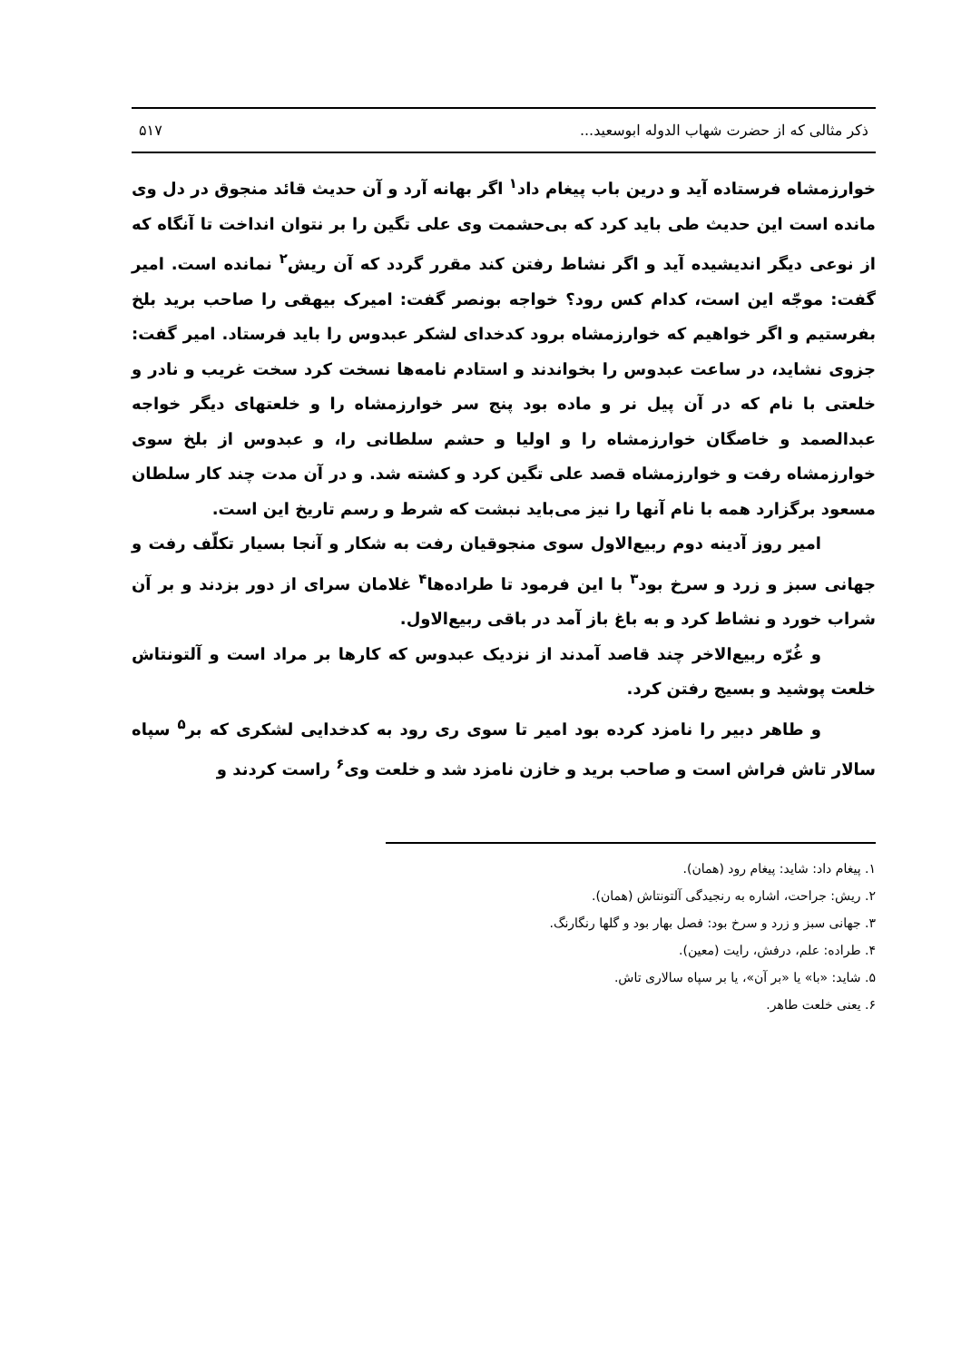ذکر مثالی که از حضرت شهاب الدوله ابوسعید... ۵۱۷
خوارزمشاه فرستاده آید و درین باب پیغام داد<sup>۱</sup> اگر بهانه آرد و آن حدیث قائد منجوق در دل وی مانده است این حدیث طی باید کرد که بی‌حشمت وی علی تگین را بر نتوان انداخت تا آنگاه که از نوعی دیگر اندیشیده آید و اگر نشاط رفتن کند مقرر گردد که آن ریش<sup>۲</sup> نمانده است. امیر گفت: موجّه این است، کدام کس رود؟ خواجه بونصر گفت: امیرک بیهقی را صاحب برید بلخ بفرستیم و اگر خواهیم که خوارزمشاه برود کدخدای لشکر عبدوس را باید فرستاد. امیر گفت: جزوی نشاید، در ساعت عبدوس را بخواندند و استادم نامه‌ها نسخت کرد سخت غریب و نادر و خلعتی با نام که در آن پیل نر و ماده بود پنج سر خوارزمشاه را و خلعتهای دیگر خواجه عبدالصمد و خاصگان خوارزمشاه را و اولیا و حشم سلطانی را، و عبدوس از بلخ سوی خوارزمشاه رفت و خوارزمشاه قصد علی تگین کرد و کشته شد. و در آن مدت چند کار سلطان مسعود برگزارد همه با نام آنها را نیز می‌باید نبشت که شرط و رسم تاریخ این است.
امیر روز آدینه دوم ربیع‌الاول سوی منجوقیان رفت به شکار و آنجا بسیار تکلّف رفت و جهانی سبز و زرد و سرخ بود<sup>۳</sup> با این فرمود تا طراده‌ها<sup>۴</sup> غلامان سرای از دور بزدند و بر آن شراب خورد و نشاط کرد و به باغ باز آمد در باقی ربیع‌الاول.
و غُرّه ربیع‌الاخر چند قاصد آمدند از نزدیک عبدوس که کارها بر مراد است و آلتونتاش خلعت پوشید و بسیج رفتن کرد.
و طاهر دبیر را نامزد کرده بود امیر تا سوی ری رود به کدخدایی لشکری که بر<sup>۵</sup> سپاه سالار تاش فراش است و صاحب برید و خازن نامزد شد و خلعت وی<sup>۶</sup> راست کردند و
۱. پیغام داد: شاید: پیغام رود (همان).
۲. ریش: جراحت، اشاره به رنجیدگی آلتونتاش (همان).
۳. جهانی سبز و زرد و سرخ بود: فصل بهار بود و گلها رنگارنگ.
۴. طراده: علم، درفش، رایت (معین).
۵. شاید: «با» یا «بر آن»، یا بر سپاه سالاری تاش.
۶. یعنی خلعت طاهر.